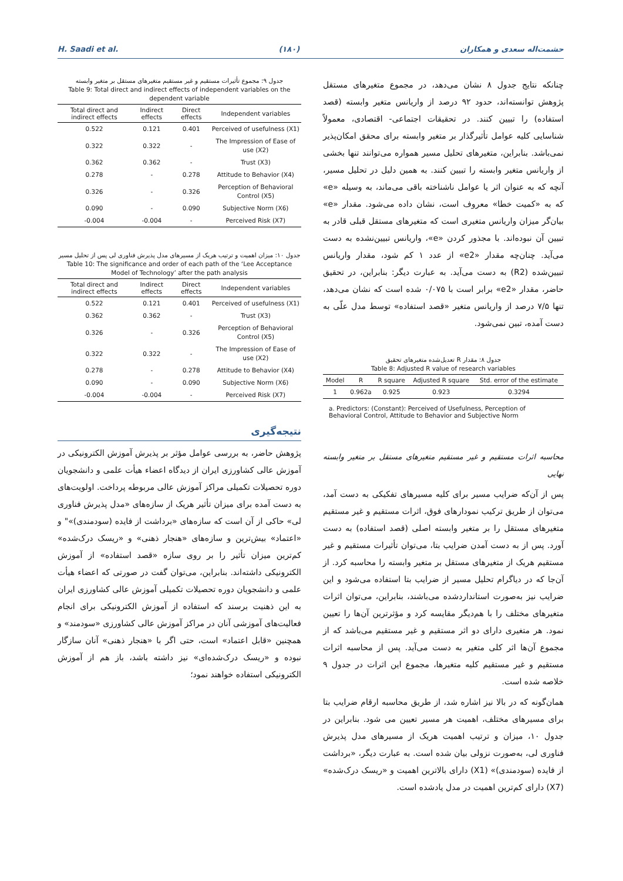H. Saadi et al. (۱۸۰) حشمت‌اله سعدی و همکاران
چنانکه نتایج جدول ۸ نشان می‌دهد، در مجموع متغیرهای مستقل پژوهش توانسته‌اند، حدود ۹۲ درصد از واریانس متغیر وابسته (قصد استفاده) را تبیین کنند. در تحقیقات اجتماعی- اقتصادی، معمولاً شناسایی کلیه عوامل تأثیرگذار بر متغیر وابسته برای محقق امکان‌پذیر نمی‌باشد. بنابراین، متغیرهای تحلیل مسیر همواره می‌توانند تنها بخشی از واریانس متغیر وابسته را تبیین کنند. به همین دلیل در تحلیل مسیر، آنچه که به عنوان اثر یا عوامل ناشناخته باقی می‌ماند، به وسیله «e» که به «کمیت خطا» معروف است، نشان داده می‌شود. مقدار «e» بیان‌گر میزان واریانس متغیری است که متغیرهای مستقل قبلی قادر به تبیین آن نبوده‌اند. با مجذور کردن «e»، واریانس تبیین‌نشده به دست می‌آید. چنان‌چه مقدار «e2» از عدد ۱ کم شود، مقدار واریانس تبیین‌شده (R2) به دست می‌آید. به عبارت دیگر: بنابراین، در تحقیق حاضر، مقدار «e2» برابر است با ۰/۰۷۵ شده است که نشان می‌دهد، تنها ۷/۵ درصد از واریانس متغیر «قصد استفاده» توسط مدل علّی به دست آمده، تبین نمی‌شود.
جدول ۸: مقدار R تعدیل‌شده متغیرهای تحقیق
Table 8: Adjusted R value of research variables
| Model | R | R square | Adjusted R square | Std. error of the estimate |
| --- | --- | --- | --- | --- |
| 1 | 0.962a | 0.925 | 0.923 | 0.3294 |
a. Predictors: (Constant): Perceived of Usefulness, Perception of Behavioral Control, Attitude to Behavior and Subjective Norm
محاسبه اثرات مستقیم و غیر مستقیم متغیرهای مستقل بر متغیر وابسته نهایی
پس از آن‌که ضرایب مسیر برای کلیه مسیرهای تفکیکی به دست آمد، می‌توان از طریق ترکیب نمودارهای فوق، اثرات مستقیم و غیر مستقیم متغیرهای مستقل را بر متغیر وابسته اصلی (قصد استفاده) به دست آورد. پس از به دست آمدن ضرایب بتا، می‌توان تأثیرات مستقیم و غیر مستقیم هریک از متغیرهای مستقل بر متغیر وابسته را محاسبه کرد. از آن‌جا که در دیاگرام تحلیل مسیر از ضرایب بتا استفاده می‌شود و این ضرایب نیز به‌صورت استانداردشده می‌باشند، بنابراین، می‌توان اثرات متغیرهای مختلف را با هم‌دیگر مقایسه کرد و مؤثرترین آن‌ها را تعیین نمود. هر متغیری دارای دو اثر مستقیم و غیر مستقیم می‌باشد که از مجموع آن‌ها اثر کلی متغیر به دست می‌آید. پس از محاسبه اثرات مستقیم و غیر مستقیم کلیه متغیرها، مجموع این اثرات در جدول ۹ خلاصه شده است.
همان‌گونه که در بالا نیز اشاره شد، از طریق محاسبه ارقام ضرایب بتا برای مسیرهای مختلف، اهمیت هر مسیر تعیین می شود. بنابراین در جدول ۱۰، میزان و ترتیب اهمیت هریک از مسیرهای مدل پذیرش فناوری لی، به‌صورت نزولی بیان شده است. به عبارت دیگر، «برداشت از فایده (سودمندی)» (X1) دارای بالاترین اهمیت و «ریسک درک‌شده» (X7) دارای کم‌ترین اهمیت در مدل یادشده است.
جدول ۹: مجموع تأثیرات مستقیم و غیر مستقیم متغیرهای مستقل بر متغیر وابسته
Table 9: Total direct and indirect effects of independent variables on the dependent variable
| Total direct and indirect effects | Indirect effects | Direct effects | Independent variables |
| --- | --- | --- | --- |
| 0.522 | 0.121 | 0.401 | Perceived of usefulness (X1) |
| 0.322 | 0.322 | - | The Impression of Ease of use (X2) |
| 0.362 | 0.362 | - | Trust (X3) |
| 0.278 | - | 0.278 | Attitude to Behavior (X4) |
| 0.326 | - | 0.326 | Perception of Behavioral Control (X5) |
| 0.090 | - | 0.090 | Subjective Norm (X6) |
| -0.004 | -0.004 | - | Perceived Risk (X7) |
جدول ۱۰: میزان اهمیت و ترتیب هریک از مسیرهای مدل پذیرش فناوری لی پس از تحلیل مسیر
Table 10: The significance and order of each path of the ‘Lee Acceptance Model of Technology’ after the path analysis
| Total direct and indirect effects | Indirect effects | Direct effects | Independent variables |
| --- | --- | --- | --- |
| 0.522 | 0.121 | 0.401 | Perceived of usefulness (X1) |
| 0.362 | 0.362 | - | Trust (X3) |
| 0.326 | - | 0.326 | Perception of Behavioral Control (X5) |
| 0.322 | 0.322 | - | The Impression of Ease of use (X2) |
| 0.278 | - | 0.278 | Attitude to Behavior (X4) |
| 0.090 | - | 0.090 | Subjective Norm (X6) |
| -0.004 | -0.004 | - | Perceived Risk (X7) |
نتیجه‌گیری
پژوهش حاضر، به بررسی عوامل مؤثر بر پذیرش آموزش الکترونیکی در آموزش عالی کشاورزی ایران از دیدگاه اعضاء هیأت علمی و دانشجویان دوره تحصیلات تکمیلی مراکز آموزش عالی مربوطه پرداخت. اولویت‌های به دست آمده برای میزان تأثیر هریک از سازه‌های «مدل پذیرش فناوری لی» حاکی از آن است که سازه‌های «برداشت از فایده (سودمندی)»" و «اعتماد» بیش‌ترین و سازه‌های «هنجار ذهنی» و «ریسک درک‌شده» کم‌ترین میزان تأثیر را بر روی سازه «قصد استفاده» از آموزش الکترونیکی داشته‌اند. بنابراین، می‌توان گفت در صورتی که اعضاء هیأت علمی و دانشجویان دوره تحصیلات تکمیلی آموزش عالی کشاورزی ایران به این ذهنیت برسند که استفاده از آموزش الکترونیکی برای انجام فعالیت‌های آموزشی آنان در مراکز آموزش عالی کشاورزی «سودمند» و همچنین «قابل اعتماد» است، حتی اگر با «هنجار ذهنی» آنان سازگار نبوده و «ریسک درک‌شده‌ای» نیز داشته باشد، باز هم از آموزش الکترونیکی استفاده خواهند نمود؛